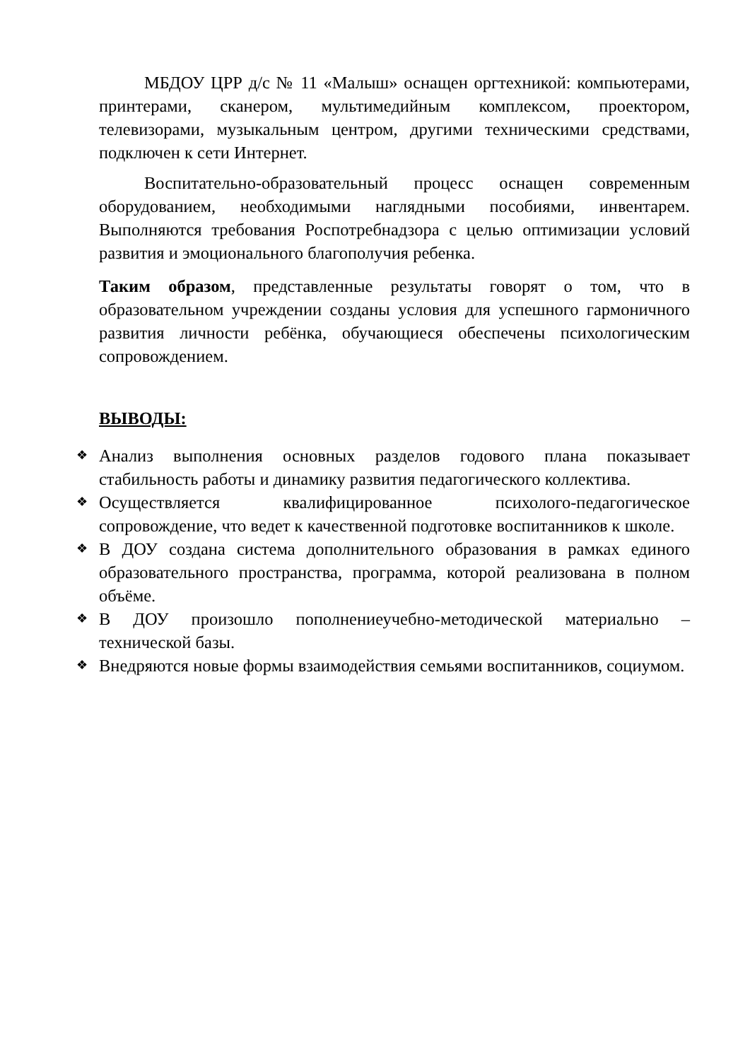МБДОУ ЦРР д/с № 11 «Малыш» оснащен оргтехникой: компьютерами, принтерами, сканером, мультимедийным комплексом, проектором, телевизорами, музыкальным центром, другими техническими средствами, подключен к сети Интернет.
Воспитательно-образовательный процесс оснащен современным оборудованием, необходимыми наглядными пособиями, инвентарем. Выполняются требования Роспотребнадзора с целью оптимизации условий развития и эмоционального благополучия ребенка.
Таким образом, представленные результаты говорят о том, что в образовательном учреждении созданы условия для успешного гармоничного развития личности ребёнка, обучающиеся обеспечены психологическим сопровождением.
ВЫВОДЫ:
❖ Анализ выполнения основных разделов годового плана показывает стабильность работы и динамику развития педагогического коллектива.
❖ Осуществляется квалифицированное психолого-педагогическое сопровождение, что ведет к качественной подготовке воспитанников к школе.
❖ В ДОУ создана система дополнительного образования в рамках единого образовательного пространства, программа, которой реализована в полном объёме.
❖ В ДОУ произошло пополнениеучебно-методической материально – технической базы.
❖ Внедряются новые формы взаимодействия семьями воспитанников, социумом.